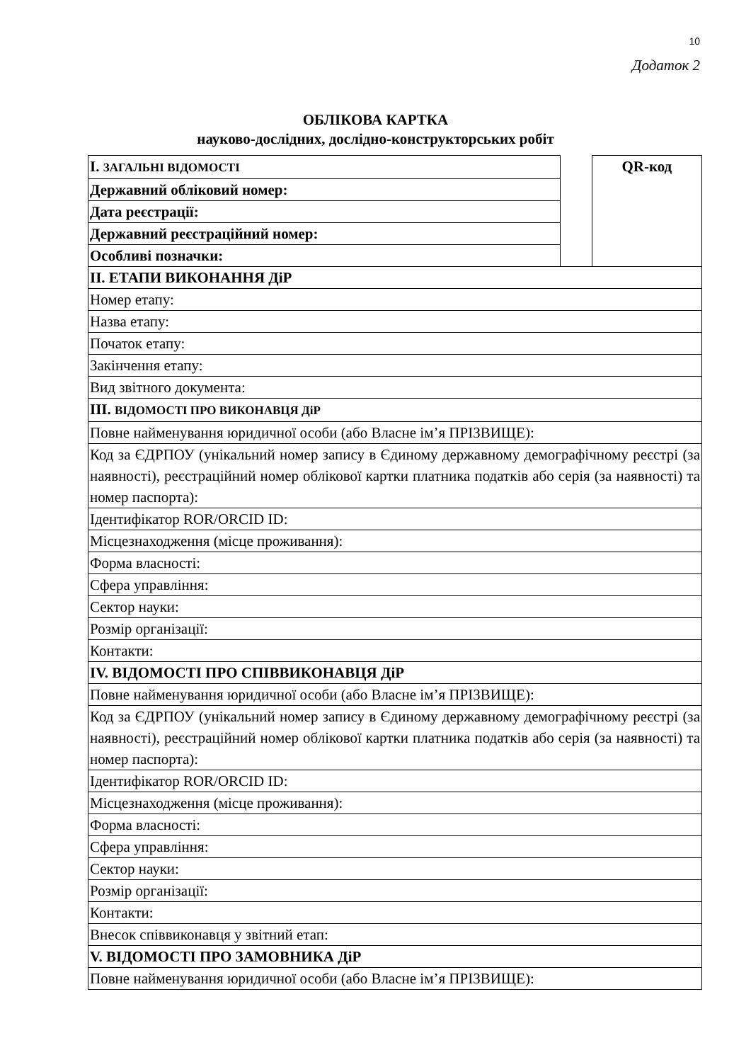10
Додаток 2
ОБЛІКОВА КАРТКА
науково-дослідних, дослідно-конструкторських робіт
| I. ЗАГАЛЬНІ ВІДОМОСТІ | | QR-код |
| Державний обліковий номер: | | |
| Дата реєстрації: | | |
| Державний реєстраційний номер: | | |
| Особливі позначки: | | |
| II. ЕТАПИ ВИКОНАННЯ ДіР | | |
| Номер етапу: | | |
| Назва етапу: | | |
| Початок етапу: | | |
| Закінчення етапу: | | |
| Вид звітного документа: | | |
| III. ВІДОМОСТІ ПРО ВИКОНАВЦЯ ДіР | | |
| Повне найменування юридичної особи (або Власне ім’я ПРІЗВИЩЕ): | | |
| Код за ЄДРПОУ (унікальний номер запису в Єдиному державному демографічному реєстрі (за наявності), реєстраційний номер облікової картки платника податків або серія (за наявності) та номер паспорта): | | |
| Ідентифікатор ROR/ORCID ID: | | |
| Місцезнаходження (місце проживання): | | |
| Форма власності: | | |
| Сфера управління: | | |
| Сектор науки: | | |
| Розмір організації: | | |
| Контакти: | | |
| IV. ВІДОМОСТІ ПРО СПІВВИКОНАВЦЯ ДіР | | |
| Повне найменування юридичної особи (або Власне ім’я ПРІЗВИЩЕ): | | |
| Код за ЄДРПОУ (унікальний номер запису в Єдиному державному демографічному реєстрі (за наявності), реєстраційний номер облікової картки платника податків або серія (за наявності) та номер паспорта): | | |
| Ідентифікатор ROR/ORCID ID: | | |
| Місцезнаходження (місце проживання): | | |
| Форма власності: | | |
| Сфера управління: | | |
| Сектор науки: | | |
| Розмір організації: | | |
| Контакти: | | |
| Внесок співвиконавця у звітний етап: | | |
| V. ВІДОМОСТІ ПРО ЗАМОВНИКА ДіР | | |
| Повне найменування юридичної особи (або Власне ім’я ПРІЗВИЩЕ): | | |